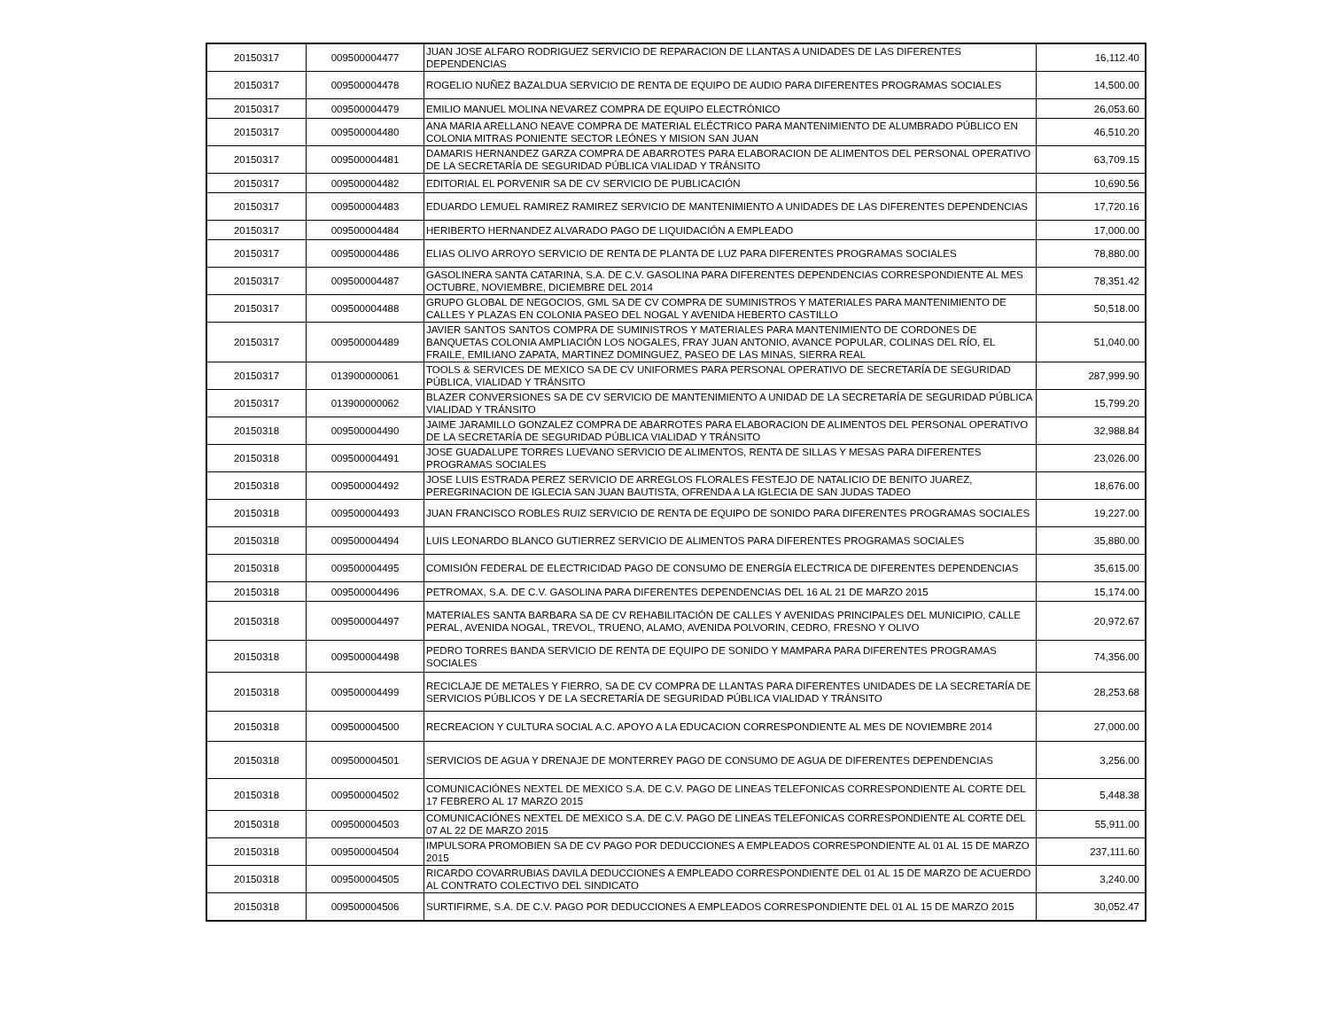| 20150317 | 009500004477 | JUAN JOSE ALFARO RODRIGUEZ SERVICIO DE REPARACION DE LLANTAS A UNIDADES DE LAS DIFERENTES DEPENDENCIAS | 16,112.40 |
| 20150317 | 009500004478 | ROGELIO NUÑEZ BAZALDUA SERVICIO DE RENTA DE EQUIPO DE AUDIO PARA DIFERENTES PROGRAMAS SOCIALES | 14,500.00 |
| 20150317 | 009500004479 | EMILIO MANUEL MOLINA NEVAREZ COMPRA DE EQUIPO ELECTRÓNICO | 26,053.60 |
| 20150317 | 009500004480 | ANA MARIA ARELLANO NEAVE COMPRA DE MATERIAL ELÉCTRICO PARA MANTENIMIENTO DE ALUMBRADO PÚBLICO EN COLONIA MITRAS PONIENTE SECTOR LEÓNES Y MISION SAN JUAN | 46,510.20 |
| 20150317 | 009500004481 | DAMARIS HERNANDEZ GARZA COMPRA DE ABARROTES PARA ELABORACION DE ALIMENTOS DEL PERSONAL OPERATIVO DE LA SECRETARÍA DE SEGURIDAD PÚBLICA VIALIDAD Y TRÁNSITO | 63,709.15 |
| 20150317 | 009500004482 | EDITORIAL EL PORVENIR SA DE CV SERVICIO DE PUBLICACIÓN | 10,690.56 |
| 20150317 | 009500004483 | EDUARDO LEMUEL RAMIREZ RAMIREZ SERVICIO DE MANTENIMIENTO A UNIDADES DE LAS DIFERENTES DEPENDENCIAS | 17,720.16 |
| 20150317 | 009500004484 | HERIBERTO HERNANDEZ ALVARADO PAGO DE LIQUIDACIÓN A EMPLEADO | 17,000.00 |
| 20150317 | 009500004486 | ELIAS OLIVO ARROYO SERVICIO DE RENTA DE PLANTA DE LUZ PARA DIFERENTES PROGRAMAS SOCIALES | 78,880.00 |
| 20150317 | 009500004487 | GASOLINERA SANTA CATARINA, S.A. DE C.V. GASOLINA PARA DIFERENTES DEPENDENCIAS CORRESPONDIENTE AL MES OCTUBRE, NOVIEMBRE, DICIEMBRE DEL 2014 | 78,351.42 |
| 20150317 | 009500004488 | GRUPO GLOBAL DE NEGOCIOS, GML SA DE CV COMPRA DE SUMINISTROS Y MATERIALES PARA MANTENIMIENTO DE CALLES Y PLAZAS EN COLONIA PASEO DEL NOGAL Y AVENIDA HEBERTO CASTILLO | 50,518.00 |
| 20150317 | 009500004489 | JAVIER SANTOS SANTOS COMPRA DE SUMINISTROS Y MATERIALES PARA MANTENIMIENTO DE CORDONES DE BANQUETAS COLONIA AMPLIACIÓN LOS NOGALES, FRAY JUAN ANTONIO, AVANCE POPULAR, COLINAS DEL RÍO, EL FRAILE, EMILIANO ZAPATA, MARTINEZ DOMINGUEZ, PASEO DE LAS MINAS, SIERRA REAL | 51,040.00 |
| 20150317 | 013900000061 | TOOLS & SERVICES DE MEXICO SA DE CV UNIFORMES PARA PERSONAL OPERATIVO DE SECRETARÍA DE SEGURIDAD PÚBLICA, VIALIDAD Y TRÁNSITO | 287,999.90 |
| 20150317 | 013900000062 | BLAZER CONVERSIONES SA DE CV SERVICIO DE MANTENIMIENTO A UNIDAD DE LA SECRETARÍA DE SEGURIDAD PÚBLICA VIALIDAD Y TRÁNSITO | 15,799.20 |
| 20150318 | 009500004490 | JAIME JARAMILLO GONZALEZ COMPRA DE ABARROTES PARA ELABORACION DE ALIMENTOS DEL PERSONAL OPERATIVO DE LA SECRETARÍA DE SEGURIDAD PÚBLICA VIALIDAD Y TRÁNSITO | 32,988.84 |
| 20150318 | 009500004491 | JOSE GUADALUPE TORRES LUEVANO SERVICIO DE ALIMENTOS, RENTA DE SILLAS Y MESAS PARA DIFERENTES PROGRAMAS SOCIALES | 23,026.00 |
| 20150318 | 009500004492 | JOSE LUIS ESTRADA PEREZ SERVICIO DE ARREGLOS FLORALES FESTEJO DE NATALICIO DE BENITO JUAREZ, PEREGRINACION DE IGLECIA SAN JUAN BAUTISTA, OFRENDA A LA IGLECIA DE SAN JUDAS TADEO | 18,676.00 |
| 20150318 | 009500004493 | JUAN FRANCISCO ROBLES RUIZ SERVICIO DE RENTA DE EQUIPO DE SONIDO PARA DIFERENTES PROGRAMAS SOCIALES | 19,227.00 |
| 20150318 | 009500004494 | LUIS LEONARDO BLANCO GUTIERREZ SERVICIO DE ALIMENTOS PARA DIFERENTES PROGRAMAS SOCIALES | 35,880.00 |
| 20150318 | 009500004495 | COMISIÓN FEDERAL DE ELECTRICIDAD PAGO DE CONSUMO DE ENERGÍA ELECTRICA DE DIFERENTES DEPENDENCIAS | 35,615.00 |
| 20150318 | 009500004496 | PETROMAX, S.A. DE C.V. GASOLINA PARA DIFERENTES DEPENDENCIAS DEL 16 AL 21 DE MARZO 2015 | 15,174.00 |
| 20150318 | 009500004497 | MATERIALES SANTA BARBARA SA DE CV REHABILITACIÓN DE CALLES Y AVENIDAS PRINCIPALES DEL MUNICIPIO, CALLE PERAL, AVENIDA NOGAL, TREVOL, TRUENO, ALAMO, AVENIDA POLVORIN, CEDRO, FRESNO Y OLIVO | 20,972.67 |
| 20150318 | 009500004498 | PEDRO TORRES BANDA SERVICIO DE RENTA DE EQUIPO DE SONIDO Y MAMPARA PARA DIFERENTES PROGRAMAS SOCIALES | 74,356.00 |
| 20150318 | 009500004499 | RECICLAJE DE METALES Y FIERRO, SA DE CV COMPRA DE LLANTAS PARA DIFERENTES UNIDADES DE LA SECRETARÍA DE SERVICIOS PÚBLICOS Y DE LA SECRETARÍA DE SEGURIDAD PÚBLICA VIALIDAD Y TRÁNSITO | 28,253.68 |
| 20150318 | 009500004500 | RECREACION Y CULTURA SOCIAL A.C. APOYO A LA EDUCACION CORRESPONDIENTE AL MES DE NOVIEMBRE 2014 | 27,000.00 |
| 20150318 | 009500004501 | SERVICIOS DE AGUA Y DRENAJE DE MONTERREY PAGO DE CONSUMO DE AGUA DE DIFERENTES DEPENDENCIAS | 3,256.00 |
| 20150318 | 009500004502 | COMUNICACIÓNES NEXTEL DE MEXICO S.A. DE C.V. PAGO DE LINEAS TELEFONICAS CORRESPONDIENTE AL CORTE DEL 17 FEBRERO AL 17 MARZO 2015 | 5,448.38 |
| 20150318 | 009500004503 | COMUNICACIÓNES NEXTEL DE MEXICO S.A. DE C.V. PAGO DE LINEAS TELEFONICAS CORRESPONDIENTE AL CORTE DEL 07 AL 22 DE MARZO 2015 | 55,911.00 |
| 20150318 | 009500004504 | IMPULSORA PROMOBIEN SA DE CV PAGO POR DEDUCCIONES A EMPLEADOS CORRESPONDIENTE AL 01 AL 15 DE MARZO 2015 | 237,111.60 |
| 20150318 | 009500004505 | RICARDO COVARRUBIAS DAVILA DEDUCCIONES A EMPLEADO CORRESPONDIENTE DEL 01 AL 15 DE MARZO DE ACUERDO AL CONTRATO COLECTIVO DEL SINDICATO | 3,240.00 |
| 20150318 | 009500004506 | SURTIFIRME, S.A. DE C.V. PAGO POR DEDUCCIONES A EMPLEADOS CORRESPONDIENTE DEL 01 AL 15 DE MARZO 2015 | 30,052.47 |